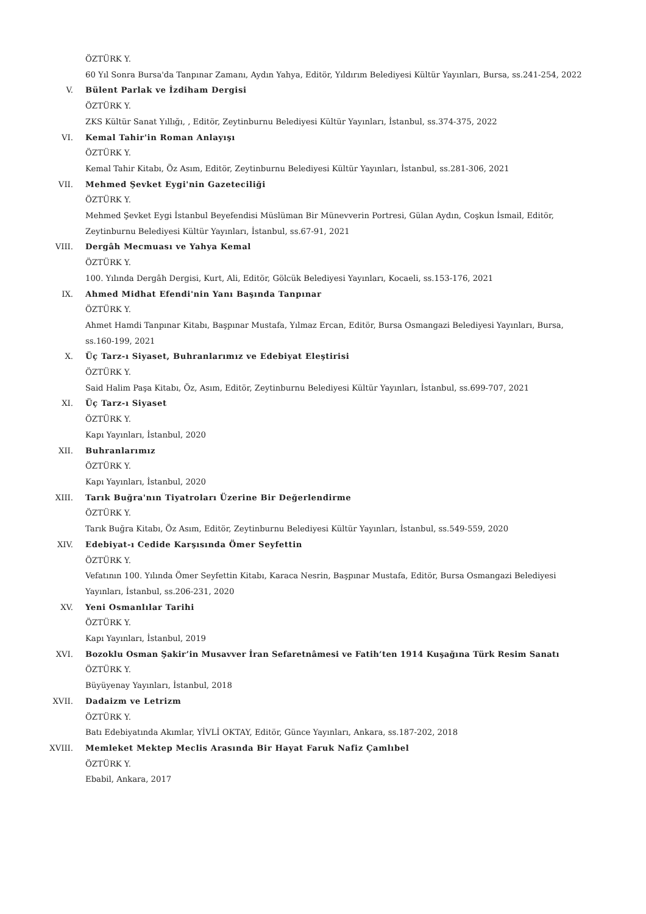ÖZTÜRK Y.
60 Yıl Sonra Bursa'da Tanpınar Zamanı, Aydın Yahya, Editör, Yıldırım Belediyesi Kültür Yayınları, Bursa, ss.241-254, 2022
V. Bülent Parlak ve İzdiham Dergisi
ÖZTÜRK Y.
ZKS Kültür Sanat Yıllığı, , Editör, Zeytinburnu Belediyesi Kültür Yayınları, İstanbul, ss.374-375, 2022
VI. Kemal Tahir'in Roman Anlayışı
ÖZTÜRK Y.
Kemal Tahir Kitabı, Öz Asım, Editör, Zeytinburnu Belediyesi Kültür Yayınları, İstanbul, ss.281-306, 2021
VII. Mehmed Şevket Eygi'nin Gazeteciliği
ÖZTÜRK Y.
Mehmed Şevket Eygi İstanbul Beyefendisi Müslüman Bir Münevverin Portresi, Gülan Aydın, Coşkun İsmail, Editör, Zeytinburnu Belediyesi Kültür Yayınları, İstanbul, ss.67-91, 2021
VIII. Dergâh Mecmuası ve Yahya Kemal
ÖZTÜRK Y.
100. Yılında Dergâh Dergisi, Kurt, Ali, Editör, Gölcük Belediyesi Yayınları, Kocaeli, ss.153-176, 2021
IX. Ahmed Midhat Efendi'nin Yanı Başında Tanpınar
ÖZTÜRK Y.
Ahmet Hamdi Tanpınar Kitabı, Başpınar Mustafa, Yılmaz Ercan, Editör, Bursa Osmangazi Belediyesi Yayınları, Bursa, ss.160-199, 2021
X. Üç Tarz-ı Siyaset, Buhranlarımız ve Edebiyat Eleştirisi
ÖZTÜRK Y.
Said Halim Paşa Kitabı, Öz, Asım, Editör, Zeytinburnu Belediyesi Kültür Yayınları, İstanbul, ss.699-707, 2021
XI. Üç Tarz-ı Siyaset
ÖZTÜRK Y.
Kapı Yayınları, İstanbul, 2020
XII. Buhranlarımız
ÖZTÜRK Y.
Kapı Yayınları, İstanbul, 2020
XIII. Tarık Buğra'nın Tiyatroları Üzerine Bir Değerlendirme
ÖZTÜRK Y.
Tarık Buğra Kitabı, Öz Asım, Editör, Zeytinburnu Belediyesi Kültür Yayınları, İstanbul, ss.549-559, 2020
XIV. Edebiyat-ı Cedide Karşısında Ömer Seyfettin
ÖZTÜRK Y.
Vefatının 100. Yılında Ömer Seyfettin Kitabı, Karaca Nesrin, Başpınar Mustafa, Editör, Bursa Osmangazi Belediyesi Yayınları, İstanbul, ss.206-231, 2020
XV. Yeni Osmanlılar Tarihi
ÖZTÜRK Y.
Kapı Yayınları, İstanbul, 2019
XVI. Bozoklu Osman Şakir’in Musavver İran Sefaretnâmesi ve Fatih’ten 1914 Kuşağına Türk Resim Sanatı
ÖZTÜRK Y.
Büyüyenay Yayınları, İstanbul, 2018
XVII. Dadaizm ve Letrizm
ÖZTÜRK Y.
Batı Edebiyatında Akımlar, YİVLİ OKTAY, Editör, Günce Yayınları, Ankara, ss.187-202, 2018
XVIII. Memleket Mektep Meclis Arasında Bir Hayat Faruk Nafiz Çamlıbel
ÖZTÜRK Y.
Ebabil, Ankara, 2017